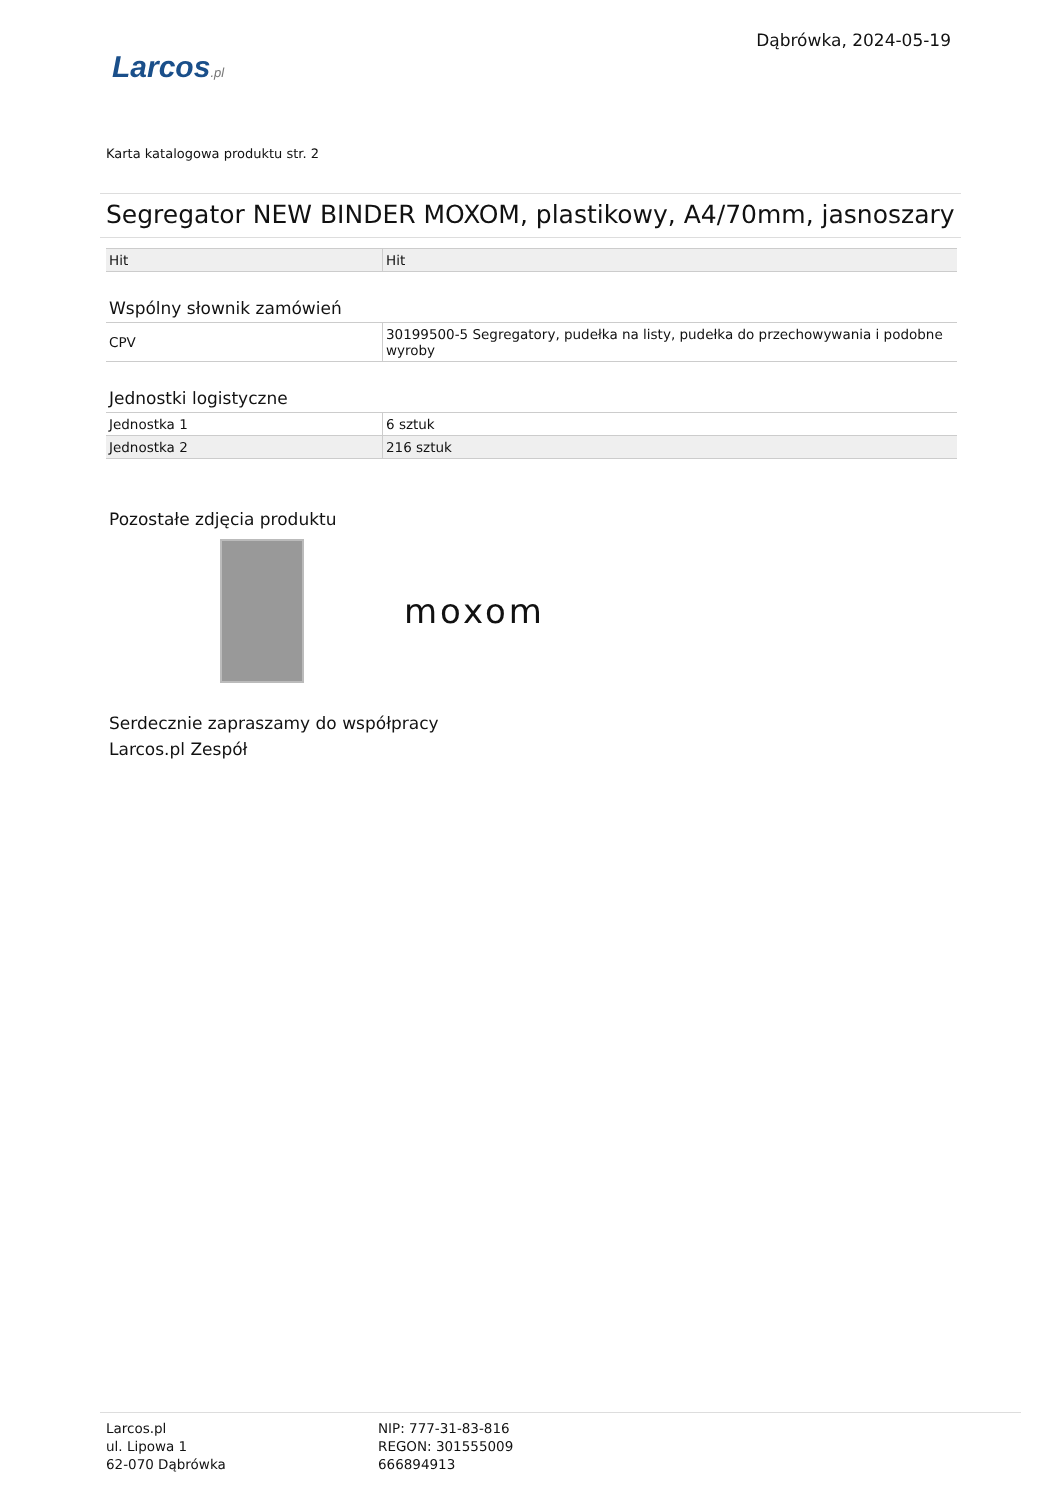Larcos.pl
Dąbrówka, 2024-05-19
Karta katalogowa produktu str. 2
Segregator NEW BINDER MOXOM, plastikowy, A4/70mm, jasnoszary
| Hit | Hit |
Wspólny słownik zamówień
| CPV | 30199500-5 Segregatory, pudełka na listy, pudełka do przechowywania i podobne wyroby |
Jednostki logistyczne
| Jednostka 1 | 6 sztuk |
| Jednostka 2 | 216 sztuk |
Pozostałe zdjęcia produktu
moxom
Serdecznie zapraszamy do współpracy
Larcos.pl Zespół
Larcos.pl
ul. Lipowa 1
62-070 Dąbrówka
NIP: 777-31-83-816
REGON: 301555009
666894913